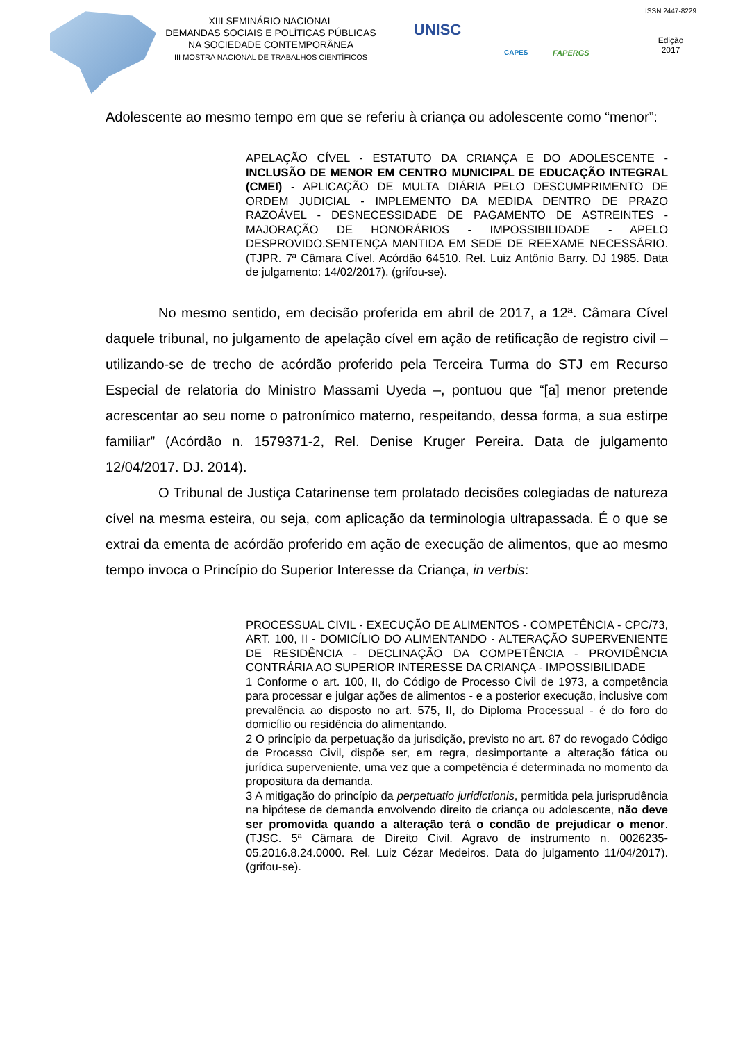XIII SEMINÁRIO NACIONAL
DEMANDAS SOCIAIS E POLÍTICAS PÚBLICAS
NA SOCIEDADE CONTEMPORÂNEA
III MOSTRA NACIONAL DE TRABALHOS CIENTÍFICOS
UNISC
CAPES FAPERGS
ISSN 2447-8229
Edição
2017
Adolescente ao mesmo tempo em que se referiu à criança ou adolescente como “menor”:
APELAÇÃO CÍVEL - ESTATUTO DA CRIANÇA E DO ADOLESCENTE - INCLUSÃO DE MENOR EM CENTRO MUNICIPAL DE EDUCAÇÃO INTEGRAL (CMEI) - APLICAÇÃO DE MULTA DIÁRIA PELO DESCUMPRIMENTO DE ORDEM JUDICIAL - IMPLEMENTO DA MEDIDA DENTRO DE PRAZO RAZOÁVEL - DESNECESSIDADE DE PAGAMENTO DE ASTREINTES - MAJORAÇÃO DE HONORÁRIOS - IMPOSSIBILIDADE - APELO DESPROVIDO.SENTENÇA MANTIDA EM SEDE DE REEXAME NECESSÁRIO. (TJPR. 7ª Câmara Cível. Acórdão 64510. Rel. Luiz Antônio Barry. DJ 1985. Data de julgamento: 14/02/2017). (grifou-se).
No mesmo sentido, em decisão proferida em abril de 2017, a 12ª. Câmara Cível daquele tribunal, no julgamento de apelação cível em ação de retificação de registro civil – utilizando-se de trecho de acórdão proferido pela Terceira Turma do STJ em Recurso Especial de relatoria do Ministro Massami Uyeda –, pontuou que “[a] menor pretende acrescentar ao seu nome o patronímico materno, respeitando, dessa forma, a sua estirpe familiar” (Acórdão n. 1579371-2, Rel. Denise Kruger Pereira. Data de julgamento 12/04/2017. DJ. 2014).
O Tribunal de Justiça Catarinense tem prolatado decisões colegiadas de natureza cível na mesma esteira, ou seja, com aplicação da terminologia ultrapassada. É o que se extrai da ementa de acórdão proferido em ação de execução de alimentos, que ao mesmo tempo invoca o Princípio do Superior Interesse da Criança, in verbis:
PROCESSUAL CIVIL - EXECUÇÃO DE ALIMENTOS - COMPETÊNCIA - CPC/73, ART. 100, II - DOMICÍLIO DO ALIMENTANDO - ALTERAÇÃO SUPERVENIENTE DE RESIDÊNCIA - DECLINAÇÃO DA COMPETÊNCIA - PROVIDÊNCIA CONTRÁRIA AO SUPERIOR INTERESSE DA CRIANÇA - IMPOSSIBILIDADE
1 Conforme o art. 100, II, do Código de Processo Civil de 1973, a competência para processar e julgar ações de alimentos - e a posterior execução, inclusive com prevalência ao disposto no art. 575, II, do Diploma Processual - é do foro do domicílio ou residência do alimentando.
2 O princípio da perpetuação da jurisdição, previsto no art. 87 do revogado Código de Processo Civil, dispõe ser, em regra, desimportante a alteração fática ou jurídica superveniente, uma vez que a competência é determinada no momento da propositura da demanda.
3 A mitigação do princípio da perpetuatio juridictionis, permitida pela jurisprudência na hipótese de demanda envolvendo direito de criança ou adolescente, não deve ser promovida quando a alteração terá o condão de prejudicar o menor. (TJSC. 5ª Câmara de Direito Civil. Agravo de instrumento n. 0026235-05.2016.8.24.0000. Rel. Luiz Cézar Medeiros. Data do julgamento 11/04/2017). (grifou-se).